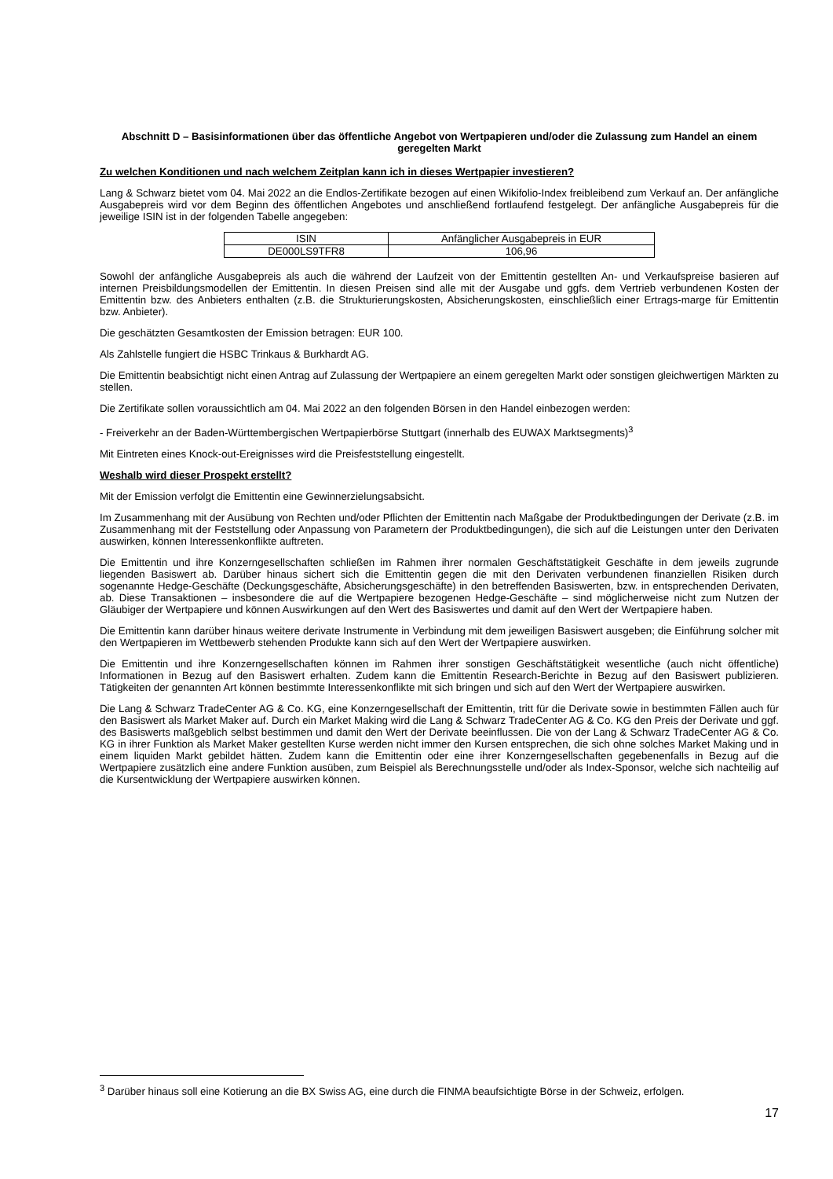Abschnitt D – Basisinformationen über das öffentliche Angebot von Wertpapieren und/oder die Zulassung zum Handel an einem geregelten Markt
Zu welchen Konditionen und nach welchem Zeitplan kann ich in dieses Wertpapier investieren?
Lang & Schwarz bietet vom 04. Mai 2022 an die Endlos-Zertifikate bezogen auf einen Wikifolio-Index freibleibend zum Verkauf an. Der anfängliche Ausgabepreis wird vor dem Beginn des öffentlichen Angebotes und anschließend fortlaufend festgelegt. Der anfängliche Ausgabepreis für die jeweilige ISIN ist in der folgenden Tabelle angegeben:
| ISIN | Anfänglicher Ausgabepreis in EUR |
| DE000LS9TFR8 | 106,96 |
Sowohl der anfängliche Ausgabepreis als auch die während der Laufzeit von der Emittentin gestellten An- und Verkaufspreise basieren auf internen Preisbildungsmodellen der Emittentin. In diesen Preisen sind alle mit der Ausgabe und ggfs. dem Vertrieb verbundenen Kosten der Emittentin bzw. des Anbieters enthalten (z.B. die Strukturierungskosten, Absicherungskosten, einschließlich einer Ertrags-marge für Emittentin bzw. Anbieter).
Die geschätzten Gesamtkosten der Emission betragen: EUR 100.
Als Zahlstelle fungiert die HSBC Trinkaus & Burkhardt AG.
Die Emittentin beabsichtigt nicht einen Antrag auf Zulassung der Wertpapiere an einem geregelten Markt oder sonstigen gleichwertigen Märkten zu stellen.
Die Zertifikate sollen voraussichtlich am 04. Mai 2022 an den folgenden Börsen in den Handel einbezogen werden:
- Freiverkehr an der Baden-Württembergischen Wertpapierbörse Stuttgart (innerhalb des EUWAX Marktsegments)<sup>3</sup>
Mit Eintreten eines Knock-out-Ereignisses wird die Preisfeststellung eingestellt.
Weshalb wird dieser Prospekt erstellt?
Mit der Emission verfolgt die Emittentin eine Gewinnerzielungsabsicht.
Im Zusammenhang mit der Ausübung von Rechten und/oder Pflichten der Emittentin nach Maßgabe der Produktbedingungen der Derivate (z.B. im Zusammenhang mit der Feststellung oder Anpassung von Parametern der Produktbedingungen), die sich auf die Leistungen unter den Derivaten auswirken, können Interessenkonflikte auftreten.
Die Emittentin und ihre Konzerngesellschaften schließen im Rahmen ihrer normalen Geschäftstätigkeit Geschäfte in dem jeweils zugrunde liegenden Basiswert ab. Darüber hinaus sichert sich die Emittentin gegen die mit den Derivaten verbundenen finanziellen Risiken durch sogenannte Hedge-Geschäfte (Deckungsgeschäfte, Absicherungsgeschäfte) in den betreffenden Basiswerten, bzw. in entsprechenden Derivaten, ab. Diese Transaktionen – insbesondere die auf die Wertpapiere bezogenen Hedge-Geschäfte – sind möglicherweise nicht zum Nutzen der Gläubiger der Wertpapiere und können Auswirkungen auf den Wert des Basiswertes und damit auf den Wert der Wertpapiere haben.
Die Emittentin kann darüber hinaus weitere derivate Instrumente in Verbindung mit dem jeweiligen Basiswert ausgeben; die Einführung solcher mit den Wertpapieren im Wettbewerb stehenden Produkte kann sich auf den Wert der Wertpapiere auswirken.
Die Emittentin und ihre Konzerngesellschaften können im Rahmen ihrer sonstigen Geschäftstätigkeit wesentliche (auch nicht öffentliche) Informationen in Bezug auf den Basiswert erhalten. Zudem kann die Emittentin Research-Berichte in Bezug auf den Basiswert publizieren. Tätigkeiten der genannten Art können bestimmte Interessenkonflikte mit sich bringen und sich auf den Wert der Wertpapiere auswirken.
Die Lang & Schwarz TradeCenter AG & Co. KG, eine Konzerngesellschaft der Emittentin, tritt für die Derivate sowie in bestimmten Fällen auch für den Basiswert als Market Maker auf. Durch ein Market Making wird die Lang & Schwarz TradeCenter AG & Co. KG den Preis der Derivate und ggf. des Basiswerts maßgeblich selbst bestimmen und damit den Wert der Derivate beeinflussen. Die von der Lang & Schwarz TradeCenter AG & Co. KG in ihrer Funktion als Market Maker gestellten Kurse werden nicht immer den Kursen entsprechen, die sich ohne solches Market Making und in einem liquiden Markt gebildet hätten. Zudem kann die Emittentin oder eine ihrer Konzerngesellschaften gegebenenfalls in Bezug auf die Wertpapiere zusätzlich eine andere Funktion ausüben, zum Beispiel als Berechnungsstelle und/oder als Index-Sponsor, welche sich nachteilig auf die Kursentwicklung der Wertpapiere auswirken können.
<sup>3</sup> Darüber hinaus soll eine Kotierung an die BX Swiss AG, eine durch die FINMA beaufsichtigte Börse in der Schweiz, erfolgen.
17